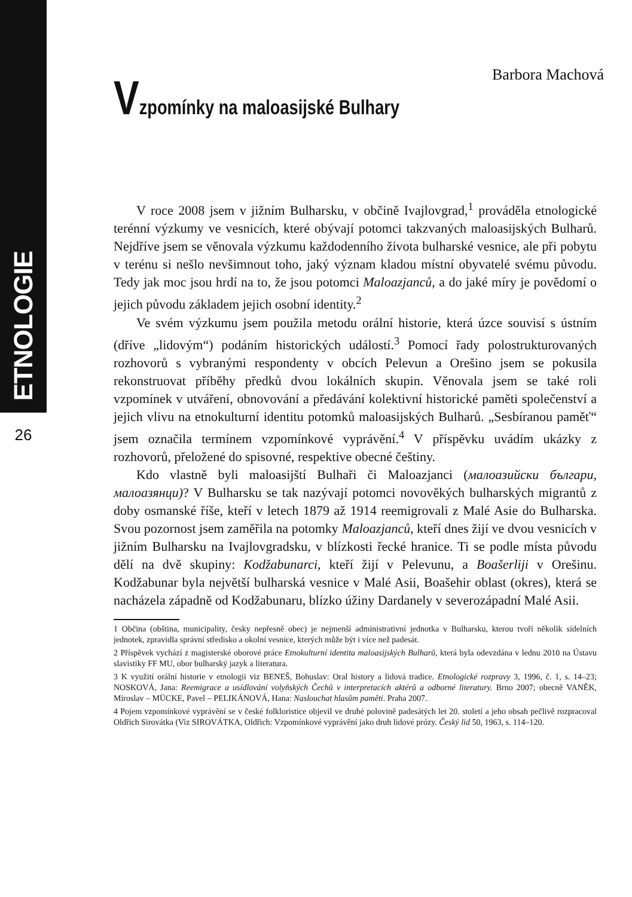ETNOLOGIE
26
Barbora Machová
Vzpomínky na maloasijské Bulhary
V roce 2008 jsem v jižním Bulharsku, v občině Ivajlovgrad,<sup>1</sup> prováděla etnologické terénní výzkumy ve vesnicích, které obývají potomci takzvaných maloasijských Bulharů. Nejdříve jsem se věnovala výzkumu každodenního života bulharské vesnice, ale při pobytu v terénu si nešlo nevšimnout toho, jaký význam kladou místní obyvatelé svému původu. Tedy jak moc jsou hrdí na to, že jsou potomci Maloazjanců, a do jaké míry je povědomí o jejich původu základem jejich osobní identity.<sup>2</sup>
Ve svém výzkumu jsem použila metodu orální historie, která úzce souvisí s ústním (dříve „lidovým“) podáním historických událostí.<sup>3</sup> Pomocí řady polostrukturovaných rozhovorů s vybranými respondenty v obcích Pelevun a Orešino jsem se pokusila rekonstruovat příběhy předků dvou lokálních skupin. Věnovala jsem se také roli vzpomínek v utváření, obnovování a předávání kolektivní historické paměti společenství a jejich vlivu na etnokulturní identitu potomků maloasijských Bulharů. „Sesbíranou paměť“ jsem označila termínem vzpomínkové vyprávění.<sup>4</sup> V příspěvku uvádím ukázky z rozhovorů, přeložené do spisovné, respektive obecné češtiny.
Kdo vlastně byli maloasijští Bulhaři či Maloazjanci (малоазийски българи, малоазянци)? V Bulharsku se tak nazývají potomci novověkých bulharských migrantů z doby osmanské říše, kteří v letech 1879 až 1914 reemigrovali z Malé Asie do Bulharska. Svou pozornost jsem zaměřila na potomky Maloazjanců, kteří dnes žijí ve dvou vesnicích v jižním Bulharsku na Ivajlovgradsku, v blízkosti řecké hranice. Ti se podle místa původu dělí na dvě skupiny: Kodžabunarci, kteří žijí v Pelevunu, a Boašerliji v Orešinu. Kodžabunar byla největší bulharská vesnice v Malé Asii, Boašehir oblast (okres), která se nacházela západně od Kodžabunaru, blízko úžiny Dardanely v severozápadní Malé Asii.
1 Občina (obština, municipality, česky nepřesně obec) je nejmenší administrativní jednotka v Bulharsku, kterou tvoří několik sídelních jednotek, zpravidla správní středisko a okolní vesnice, kterých může být i více než padesát.
2 Příspěvek vychází z magisterské oborové práce Etnokulturní identita maloasijských Bulharů, která byla odevzdána v lednu 2010 na Ústavu slavistiky FF MU, obor bulharský jazyk a literatura.
3 K využití orální historie v etnologii viz BENEŠ, Bohuslav: Oral history a lidová tradice. Etnologické rozpravy 3, 1996, č. 1, s. 14–23; NOSKOVÁ, Jana: Reemigrace a usídlování volyňských Čechů v interpretacích aktérů a odborné literatury. Brno 2007; obecně VANĚK, Miroslav – MÜCKE, Pavel – PELIKÁNOVÁ, Hana: Naslouchat hlasům paměti. Praha 2007.
4 Pojem vzpomínkové vyprávění se v české folkloristice objevil ve druhé polovině padesátých let 20. století a jeho obsah pečlivě rozpracoval Oldřich Sirovátka (Viz SIROVÁTKA, Oldřich: Vzpomínkové vyprávění jako druh lidové prózy. Český lid 50, 1963, s. 114–120.